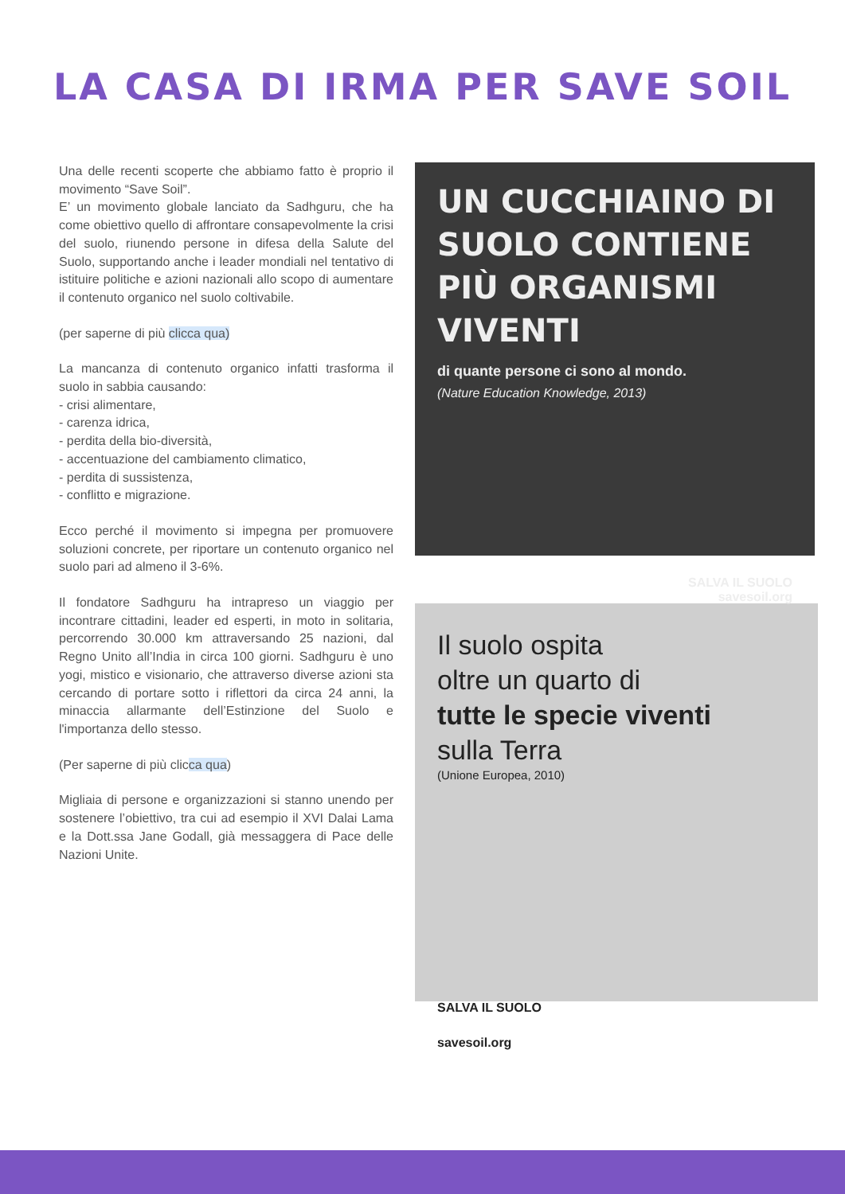LA CASA DI IRMA PER SAVE SOIL
Una delle recenti scoperte che abbiamo fatto è proprio il movimento “Save Soil”.
E’ un movimento globale lanciato da Sadhguru, che ha come obiettivo quello di affrontare consapevolmente la crisi del suolo, riunendo persone in difesa della Salute del Suolo, supportando anche i leader mondiali nel tentativo di istituire politiche e azioni nazionali allo scopo di aumentare il contenuto organico nel suolo coltivabile.
(per saperne di più clicca qua)
La mancanza di contenuto organico infatti trasforma il suolo in sabbia causando:
- crisi alimentare,
- carenza idrica,
- perdita della bio-diversità,
- accentuazione del cambiamento climatico,
- perdita di sussistenza,
- conflitto e migrazione.
Ecco perché il movimento si impegna per promuovere soluzioni concrete, per riportare un contenuto organico nel suolo pari ad almeno il 3-6%.
Il fondatore Sadhguru ha intrapreso un viaggio per incontrare cittadini, leader ed esperti, in moto in solitaria, percorrendo 30.000 km attraversando 25 nazioni, dal Regno Unito all’India in circa 100 giorni. Sadhguru è uno yogi, mistico e visionario, che attraverso diverse azioni sta cercando di portare sotto i riflettori da circa 24 anni, la minaccia allarmante dell’Estinzione del Suolo e l'importanza dello stesso.
(Per saperne di più clicca qua)
Migliaia di persone e organizzazioni si stanno unendo per sostenere l’obiettivo, tra cui ad esempio il XVI Dalai Lama e la Dott.ssa Jane Godall, già messaggera di Pace delle Nazioni Unite.
UN CUCCHIAINO DI SUOLO CONTIENE PIÙ ORGANISMI VIVENTI
di quante persone ci sono al mondo.
(Nature Education Knowledge, 2013)
SALVA IL SUOLO
savesoil.org
Il suolo ospita
oltre un quarto di
tutte le specie viventi
sulla Terra
(Unione Europea, 2010)
SALVA IL SUOLO
savesoil.org